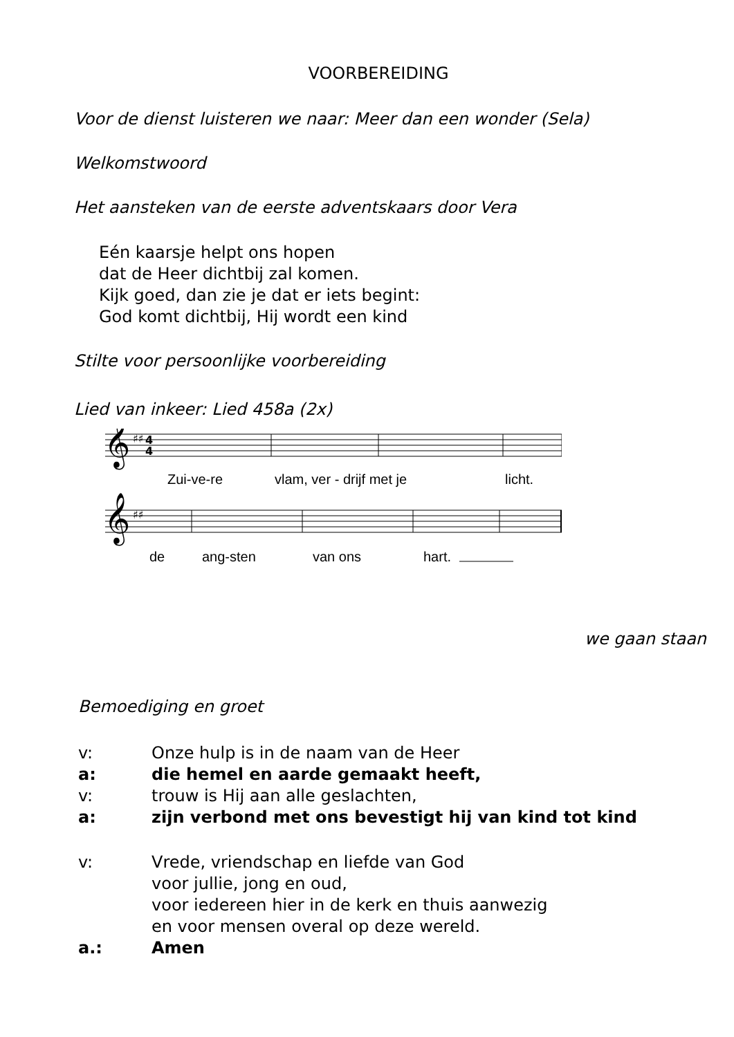VOORBEREIDING
Voor de dienst luisteren we naar: Meer dan een wonder (Sela)
Welkomstwoord
Het aansteken van de eerste adventskaars door Vera
Eén kaarsje helpt ons hopen
dat de Heer dichtbij zal komen.
Kijk goed, dan zie je dat er iets begint:
God komt dichtbij, Hij wordt een kind
Stilte voor persoonlijke voorbereiding
Lied van inkeer: Lied 458a (2x)
𝄞
𝄞
♯♯
4
4
♯♯
Zui-ve-re
vlam, ver - drijf met je
licht.
de
ang-sten
van ons
hart.
we gaan staan
Bemoediging en groet
v: Onze hulp is in de naam van de Heer
a: die hemel en aarde gemaakt heeft,
v: trouw is Hij aan alle geslachten,
a: zijn verbond met ons bevestigt hij van kind tot kind
v: Vrede, vriendschap en liefde van God
voor jullie, jong en oud,
voor iedereen hier in de kerk en thuis aanwezig
en voor mensen overal op deze wereld.
a.: Amen